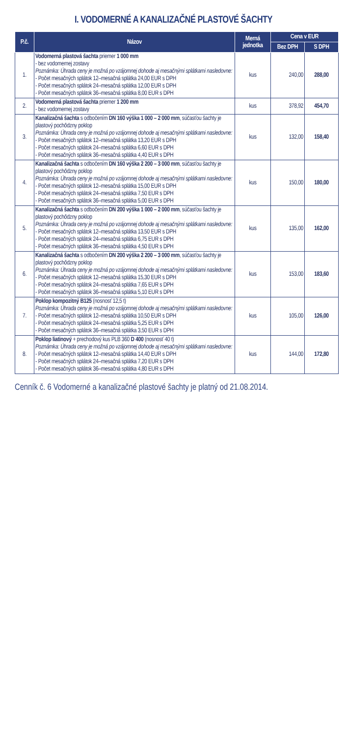I. VODOMERNÉ A KANALIZAČNÉ PLASTOVÉ ŠACHTY
| P.č. | Názov | Merná jednotka | Cena v EUR | |
| --- | --- | --- | --- | --- |
| | | | Bez DPH | S DPH |
| 1. | Vodomerná plastová šachta priemer 1 000 mm - bez vodomernej zostavy Poznámka: Úhrada ceny je možná po vzájomnej dohode aj mesačnými splátkami nasledovne: - Počet mesačných splátok 12–mesačná splátka 24,00 EUR s DPH - Počet mesačných splátok 24–mesačná splátka 12,00 EUR s DPH - Počet mesačných splátok 36–mesačná splátka 8,00 EUR s DPH | kus | 240,00 | 288,00 |
| 2. | Vodomerná plastová šachta priemer 1 200 mm - bez vodomernej zostavy | kus | 378,92 | 454,70 |
| 3. | Kanalizačná šachta s odbočením DN 160 výška 1 000 – 2 000 mm , súčasťou šachty je plastový pochôdzny poklop Poznámka: Úhrada ceny je možná po vzájomnej dohode aj mesačnými splátkami nasledovne: - Počet mesačných splátok 12–mesačná splátka 13,20 EUR s DPH - Počet mesačných splátok 24–mesačná splátka 6,60 EUR s DPH - Počet mesačných splátok 36–mesačná splátka 4,40 EUR s DPH | kus | 132,00 | 158,40 |
| 4. | Kanalizačná šachta s odbočením DN 160 výška 2 200 – 3 000 mm , súčasťou šachty je plastový pochôdzny poklop Poznámka: Úhrada ceny je možná po vzájomnej dohode aj mesačnými splátkami nasledovne: - Počet mesačných splátok 12–mesačná splátka 15,00 EUR s DPH - Počet mesačných splátok 24–mesačná splátka 7,50 EUR s DPH - Počet mesačných splátok 36–mesačná splátka 5,00 EUR s DPH | kus | 150,00 | 180,00 |
| 5. | Kanalizačná šachta s odbočením DN 200 výška 1 000 – 2 000 mm , súčasťou šachty je plastový pochôdzny poklop Poznámka: Úhrada ceny je možná po vzájomnej dohode aj mesačnými splátkami nasledovne: - Počet mesačných splátok 12–mesačná splátka 13,50 EUR s DPH - Počet mesačných splátok 24–mesačná splátka 6,75 EUR s DPH - Počet mesačných splátok 36–mesačná splátka 4,50 EUR s DPH | kus | 135,00 | 162,00 |
| 6. | Kanalizačná šachta s odbočením DN 200 výška 2 200 – 3 000 mm , súčasťou šachty je plastový pochôdzny poklop Poznámka: Úhrada ceny je možná po vzájomnej dohode aj mesačnými splátkami nasledovne: - Počet mesačných splátok 12–mesačná splátka 15,30 EUR s DPH - Počet mesačných splátok 24–mesačná splátka 7,65 EUR s DPH - Počet mesačných splátok 36–mesačná splátka 5,10 EUR s DPH | kus | 153,00 | 183,60 |
| 7. | Poklop kompozitný B125 (nosnosť 12,5 t) Poznámka: Úhrada ceny je možná po vzájomnej dohode aj mesačnými splátkami nasledovne: - Počet mesačných splátok 12–mesačná splátka 10,50 EUR s DPH - Počet mesačných splátok 24–mesačná splátka 5,25 EUR s DPH - Počet mesačných splátok 36–mesačná splátka 3,50 EUR s DPH | kus | 105,00 | 126,00 |
| 8. | Poklop liatinový + prechodový kus PLB 360 D 400 (nosnosť 40 t) Poznámka: Úhrada ceny je možná po vzájomnej dohode aj mesačnými splátkami nasledovne: - Počet mesačných splátok 12–mesačná splátka 14,40 EUR s DPH - Počet mesačných splátok 24–mesačná splátka 7,20 EUR s DPH - Počet mesačných splátok 36–mesačná splátka 4,80 EUR s DPH | kus | 144,00 | 172,80 |
Cenník č. 6 Vodomerné a kanalizačné plastové šachty je platný od 21.08.2014.